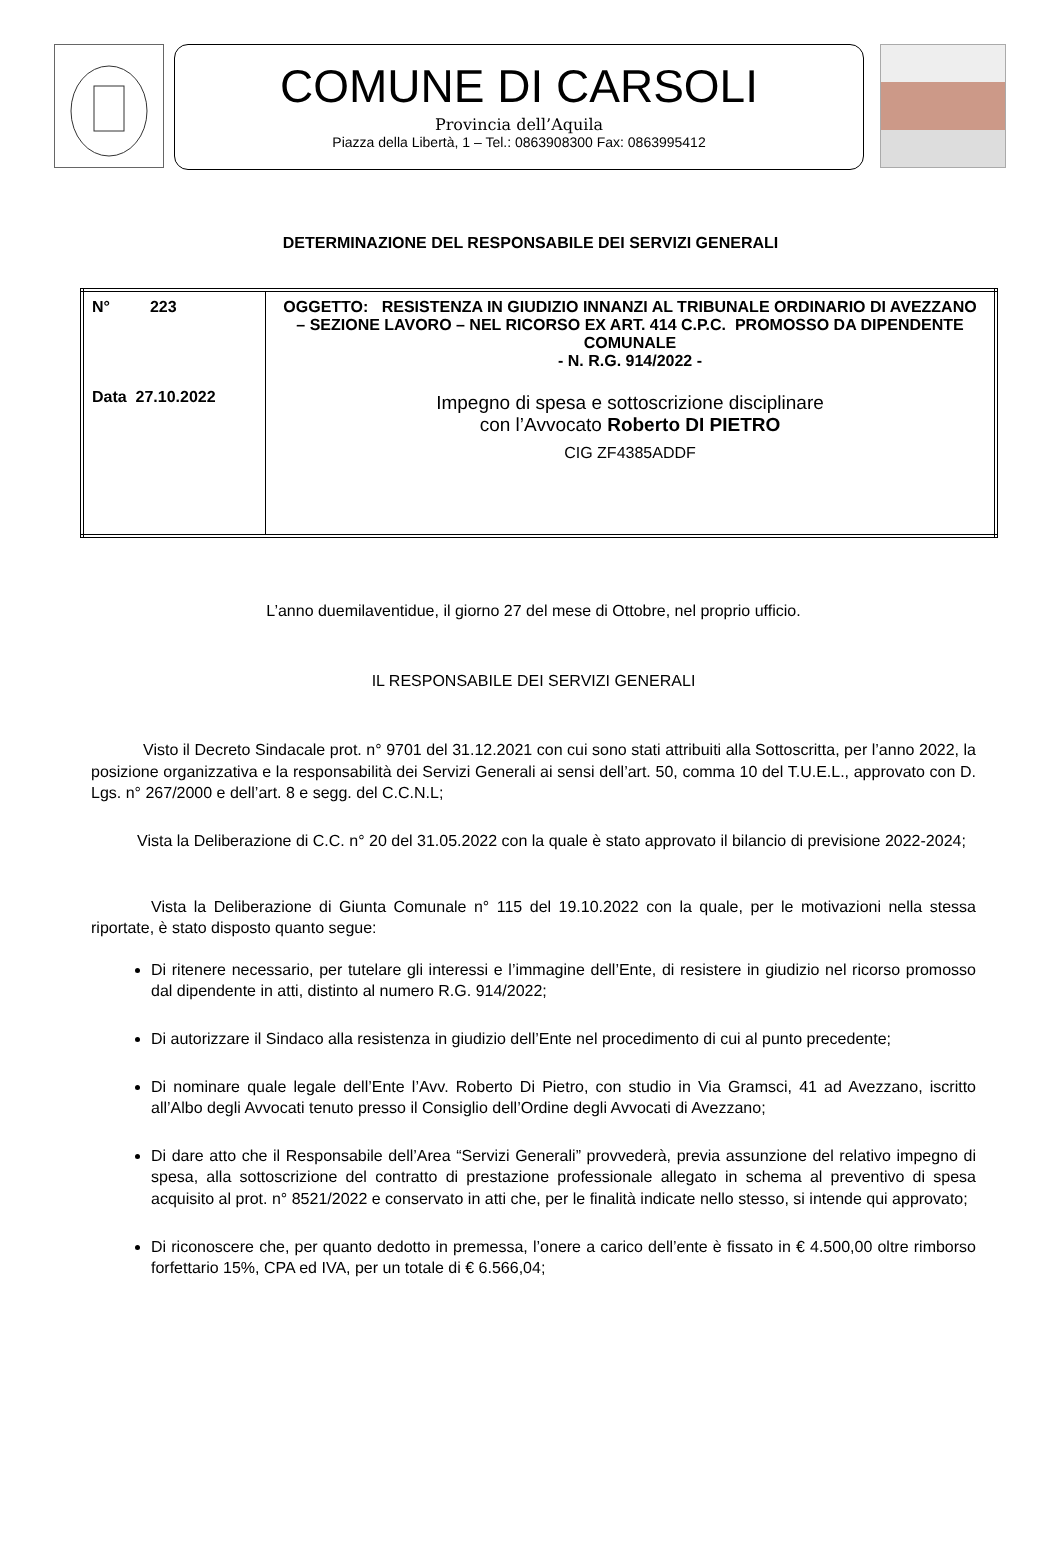COMUNE DI CARSOLI
Provincia dell’Aquila
Piazza della Libertà, 1 – Tel.: 0863908300 Fax: 0863995412
DETERMINAZIONE DEL RESPONSABILE DEI SERVIZI GENERALI
| N° 223 Data 27.10.2022 | OGGETTO: RESISTENZA IN GIUDIZIO INNANZI AL TRIBUNALE ORDINARIO DI AVEZZANO – SEZIONE LAVORO – NEL RICORSO EX ART. 414 C.P.C. PROMOSSO DA DIPENDENTE COMUNALE - N. R.G. 914/2022 - Impegno di spesa e sottoscrizione disciplinare con l’Avvocato Roberto DI PIETRO CIG ZF4385ADDF |
L’anno duemilaventidue, il giorno 27 del mese di Ottobre, nel proprio ufficio.
IL RESPONSABILE DEI SERVIZI GENERALI
Visto il Decreto Sindacale prot. n° 9701 del 31.12.2021 con cui sono stati attribuiti alla Sottoscritta, per l’anno 2022, la posizione organizzativa e la responsabilità dei Servizi Generali ai sensi dell’art. 50, comma 10 del T.U.E.L., approvato con D. Lgs. n° 267/2000 e dell’art. 8 e segg. del C.C.N.L;
Vista la Deliberazione di C.C. n° 20 del 31.05.2022 con la quale è stato approvato il bilancio di previsione 2022-2024;
Vista la Deliberazione di Giunta Comunale n° 115 del 19.10.2022 con la quale, per le motivazioni nella stessa riportate, è stato disposto quanto segue:
Di ritenere necessario, per tutelare gli interessi e l’immagine dell’Ente, di resistere in giudizio nel ricorso promosso dal dipendente in atti, distinto al numero R.G. 914/2022;
Di autorizzare il Sindaco alla resistenza in giudizio dell’Ente nel procedimento di cui al punto precedente;
Di nominare quale legale dell’Ente l’Avv. Roberto Di Pietro, con studio in Via Gramsci, 41 ad Avezzano, iscritto all’Albo degli Avvocati tenuto presso il Consiglio dell’Ordine degli Avvocati di Avezzano;
Di dare atto che il Responsabile dell’Area “Servizi Generali” provvederà, previa assunzione del relativo impegno di spesa, alla sottoscrizione del contratto di prestazione professionale allegato in schema al preventivo di spesa acquisito al prot. n° 8521/2022 e conservato in atti che, per le finalità indicate nello stesso, si intende qui approvato;
Di riconoscere che, per quanto dedotto in premessa, l’onere a carico dell’ente è fissato in € 4.500,00 oltre rimborso forfettario 15%, CPA ed IVA, per un totale di € 6.566,04;